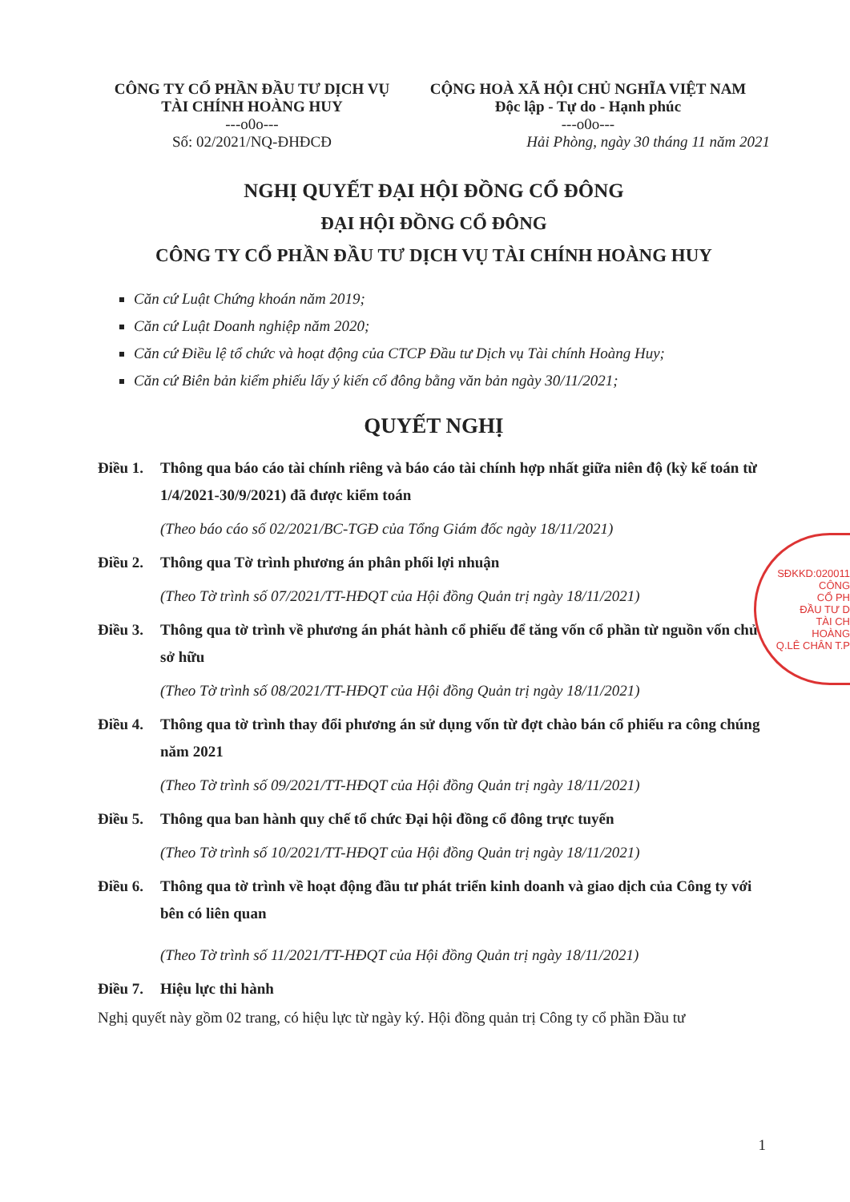CÔNG TY CỔ PHẦN ĐẦU TƯ DỊCH VỤ
TÀI CHÍNH HOÀNG HUY
---o0o---
Số: 02/2021/NQ-ĐHĐCĐ
CỘNG HOÀ XÃ HỘI CHỦ NGHĨA VIỆT NAM
Độc lập - Tự do - Hạnh phúc
---o0o---
Hải Phòng, ngày 30 tháng 11 năm 2021
NGHỊ QUYẾT ĐẠI HỘI ĐỒNG CỔ ĐÔNG
ĐẠI HỘI ĐỒNG CỔ ĐÔNG
CÔNG TY CỔ PHẦN ĐẦU TƯ DỊCH VỤ TÀI CHÍNH HOÀNG HUY
Căn cứ Luật Chứng khoán năm 2019;
Căn cứ Luật Doanh nghiệp năm 2020;
Căn cứ Điều lệ tổ chức và hoạt động của CTCP Đầu tư Dịch vụ Tài chính Hoàng Huy;
Căn cứ Biên bản kiểm phiếu lấy ý kiến cổ đông bằng văn bản ngày 30/11/2021;
QUYẾT NGHỊ
Điều 1. Thông qua báo cáo tài chính riêng và báo cáo tài chính hợp nhất giữa niên độ (kỳ kế toán từ 1/4/2021-30/9/2021) đã được kiểm toán
(Theo báo cáo số 02/2021/BC-TGĐ của Tổng Giám đốc ngày 18/11/2021)
Điều 2. Thông qua Tờ trình phương án phân phối lợi nhuận
(Theo Tờ trình số 07/2021/TT-HĐQT của Hội đồng Quản trị ngày 18/11/2021)
Điều 3. Thông qua tờ trình về phương án phát hành cổ phiếu để tăng vốn cổ phần từ nguồn vốn chủ sở hữu
(Theo Tờ trình số 08/2021/TT-HĐQT của Hội đồng Quản trị ngày 18/11/2021)
Điều 4. Thông qua tờ trình thay đổi phương án sử dụng vốn từ đợt chào bán cổ phiếu ra công chúng năm 2021
(Theo Tờ trình số 09/2021/TT-HĐQT của Hội đồng Quản trị ngày 18/11/2021)
Điều 5. Thông qua ban hành quy chế tổ chức Đại hội đồng cổ đông trực tuyến
(Theo Tờ trình số 10/2021/TT-HĐQT của Hội đồng Quản trị ngày 18/11/2021)
Điều 6. Thông qua tờ trình về hoạt động đầu tư phát triển kinh doanh và giao dịch của Công ty với bên có liên quan
(Theo Tờ trình số 11/2021/TT-HĐQT của Hội đồng Quản trị ngày 18/11/2021)
Điều 7. Hiệu lực thi hành
Nghị quyết này gồm 02 trang, có hiệu lực từ ngày ký. Hội đồng quản trị Công ty cổ phần Đầu tư
SĐKKD:020011
CÔNG
CỔ PH
ĐẦU TƯ D
TÀI CH
HOÀNG
Q.LÊ CHÂN T.P
1